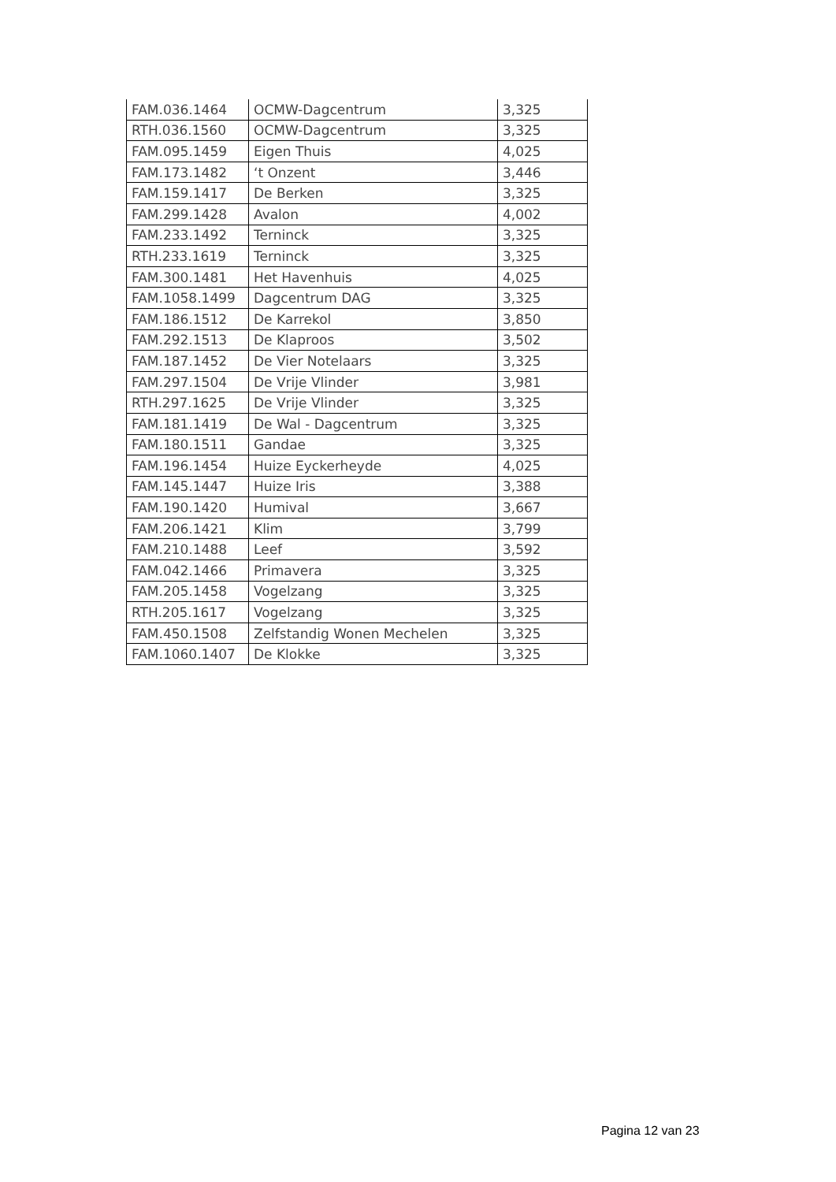| FAM.036.1464 | OCMW-Dagcentrum | 3,325 |
| RTH.036.1560 | OCMW-Dagcentrum | 3,325 |
| FAM.095.1459 | Eigen Thuis | 4,025 |
| FAM.173.1482 | ‘t Onzent | 3,446 |
| FAM.159.1417 | De Berken | 3,325 |
| FAM.299.1428 | Avalon | 4,002 |
| FAM.233.1492 | Terninck | 3,325 |
| RTH.233.1619 | Terninck | 3,325 |
| FAM.300.1481 | Het Havenhuis | 4,025 |
| FAM.1058.1499 | Dagcentrum DAG | 3,325 |
| FAM.186.1512 | De Karrekol | 3,850 |
| FAM.292.1513 | De Klaproos | 3,502 |
| FAM.187.1452 | De Vier Notelaars | 3,325 |
| FAM.297.1504 | De Vrije Vlinder | 3,981 |
| RTH.297.1625 | De Vrije Vlinder | 3,325 |
| FAM.181.1419 | De Wal - Dagcentrum | 3,325 |
| FAM.180.1511 | Gandae | 3,325 |
| FAM.196.1454 | Huize Eyckerheyde | 4,025 |
| FAM.145.1447 | Huize Iris | 3,388 |
| FAM.190.1420 | Humival | 3,667 |
| FAM.206.1421 | Klim | 3,799 |
| FAM.210.1488 | Leef | 3,592 |
| FAM.042.1466 | Primavera | 3,325 |
| FAM.205.1458 | Vogelzang | 3,325 |
| RTH.205.1617 | Vogelzang | 3,325 |
| FAM.450.1508 | Zelfstandig Wonen Mechelen | 3,325 |
| FAM.1060.1407 | De Klokke | 3,325 |
Pagina 12 van 23